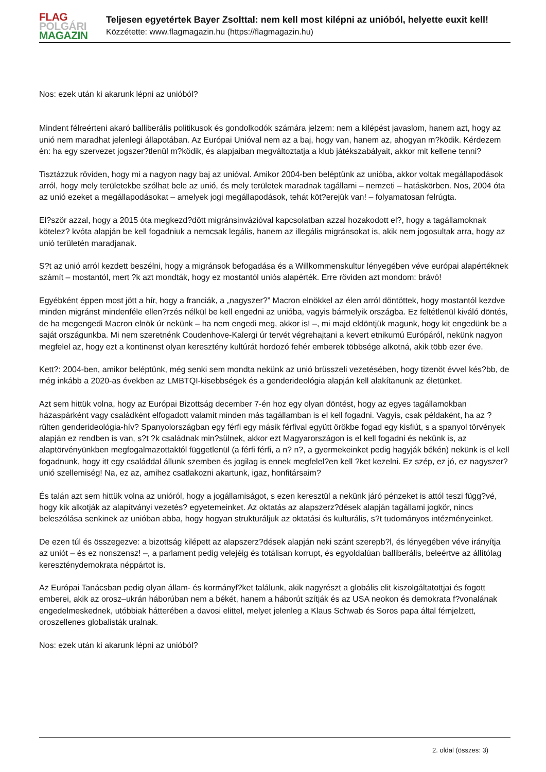FLAG
POLGÁRI
MAGAZIN
Teljesen egyetértek Bayer Zsolttal: nem kell most kilépni az unióból, helyette euxit kell!
Közzétette: www.flagmagazin.hu (https://flagmagazin.hu)
Nos: ezek után ki akarunk lépni az unióból?
Mindent félreérteni akaró balliberális politikusok és gondolkodók számára jelzem: nem a kilépést javaslom, hanem azt, hogy az unió nem maradhat jelenlegi állapotában. Az Európai Unióval nem az a baj, hogy van, hanem az, ahogyan m?ködik. Kérdezem én: ha egy szervezet jogszer?tlenül m?ködik, és alapjaiban megváltoztatja a klub játékszabályait, akkor mit kellene tenni?
Tisztázzuk röviden, hogy mi a nagyon nagy baj az unióval. Amikor 2004-ben beléptünk az unióba, akkor voltak megállapodások arról, hogy mely területekbe szólhat bele az unió, és mely területek maradnak tagállami – nemzeti – hatáskörben. Nos, 2004 óta az unió ezeket a megállapodásokat – amelyek jogi megállapodások, tehát köt?erejük van! – folyamatosan felrúgta.
El?ször azzal, hogy a 2015 óta megkezd?dött migránsinvázióval kapcsolatban azzal hozakodott el?, hogy a tagállamoknak kötelez? kvóta alapján be kell fogadniuk a nemcsak legális, hanem az illegális migránsokat is, akik nem jogosultak arra, hogy az unió területén maradjanak.
S?t az unió arról kezdett beszélni, hogy a migránsok befogadása és a Willkommenskultur lényegében véve európai alapértéknek számít – mostantól, mert ?k azt mondták, hogy ez mostantól uniós alapérték. Erre röviden azt mondom: brávó!
Egyébként éppen most jött a hír, hogy a franciák, a „nagyszer?” Macron elnökkel az élen arról döntöttek, hogy mostantól kezdve minden migránst mindenféle ellen?rzés nélkül be kell engedni az unióba, vagyis bármelyik országba. Ez feltétlenül kiváló döntés, de ha megengedi Macron elnök úr nekünk – ha nem engedi meg, akkor is! –, mi majd eldöntjük magunk, hogy kit engedünk be a saját országunkba. Mi nem szeretnénk Coudenhove-Kalergi úr tervét végrehajtani a kevert etnikumú Európáról, nekünk nagyon megfelel az, hogy ezt a kontinenst olyan keresztény kultúrát hordozó fehér emberek többsége alkotná, akik több ezer éve.
Kett?: 2004-ben, amikor beléptünk, még senki sem mondta nekünk az unió brüsszeli vezetésében, hogy tizenöt évvel kés?bb, de még inkább a 2020-as években az LMBTQI-kisebbségek és a genderideológia alapján kell alakítanunk az életünket.
Azt sem hittük volna, hogy az Európai Bizottság december 7-én hoz egy olyan döntést, hogy az egyes tagállamokban házaspárként vagy családként elfogadott valamit minden más tagállamban is el kell fogadni. Vagyis, csak példaként, ha az ?rülten genderideológia-hív? Spanyolországban egy férfi egy másik férfival együtt örökbe fogad egy kisfiút, s a spanyol törvények alapján ez rendben is van, s?t ?k családnak min?sülnek, akkor ezt Magyarországon is el kell fogadni és nekünk is, az alaptörvényünkben megfogalmazottaktól függetlenül (a férfi férfi, a n? n?, a gyermekeinket pedig hagyják békén) nekünk is el kell fogadnunk, hogy itt egy családdal állunk szemben és jogilag is ennek megfelel?en kell ?ket kezelni. Ez szép, ez jó, ez nagyszer? unió szellemiség! Na, ez az, amihez csatlakozni akartunk, igaz, honfitársaim?
És talán azt sem hittük volna az unióról, hogy a jogállamiságot, s ezen keresztül a nekünk járó pénzeket is attól teszi függ?vé, hogy kik alkotják az alapítványi vezetés? egyetemeinket. Az oktatás az alapszerz?dések alapján tagállami jogkör, nincs beleszólása senkinek az unióban abba, hogy hogyan strukturáljuk az oktatási és kulturális, s?t tudományos intézményeinket.
De ezen túl és összegezve: a bizottság kilépett az alapszerz?dések alapján neki szánt szerepb?l, és lényegében véve irányítja az uniót – és ez nonszensz! –, a parlament pedig velejéig és totálisan korrupt, és egyoldalúan balliberális, beleértve az állítólag kereszténydemokrata néppártot is.
Az Európai Tanácsban pedig olyan állam- és kormányf?ket találunk, akik nagyrészt a globális elit kiszolgáltatottjai és fogott emberei, akik az orosz–ukrán háborúban nem a békét, hanem a háborút szítják és az USA neokon és demokrata f?vonalának engedelmeskednek, utóbbiak hátterében a davosi elittel, melyet jelenleg a Klaus Schwab és Soros papa által fémjelzett, oroszellenes globalisták uralnak.
Nos: ezek után ki akarunk lépni az unióból?
2. oldal (összes: 3)